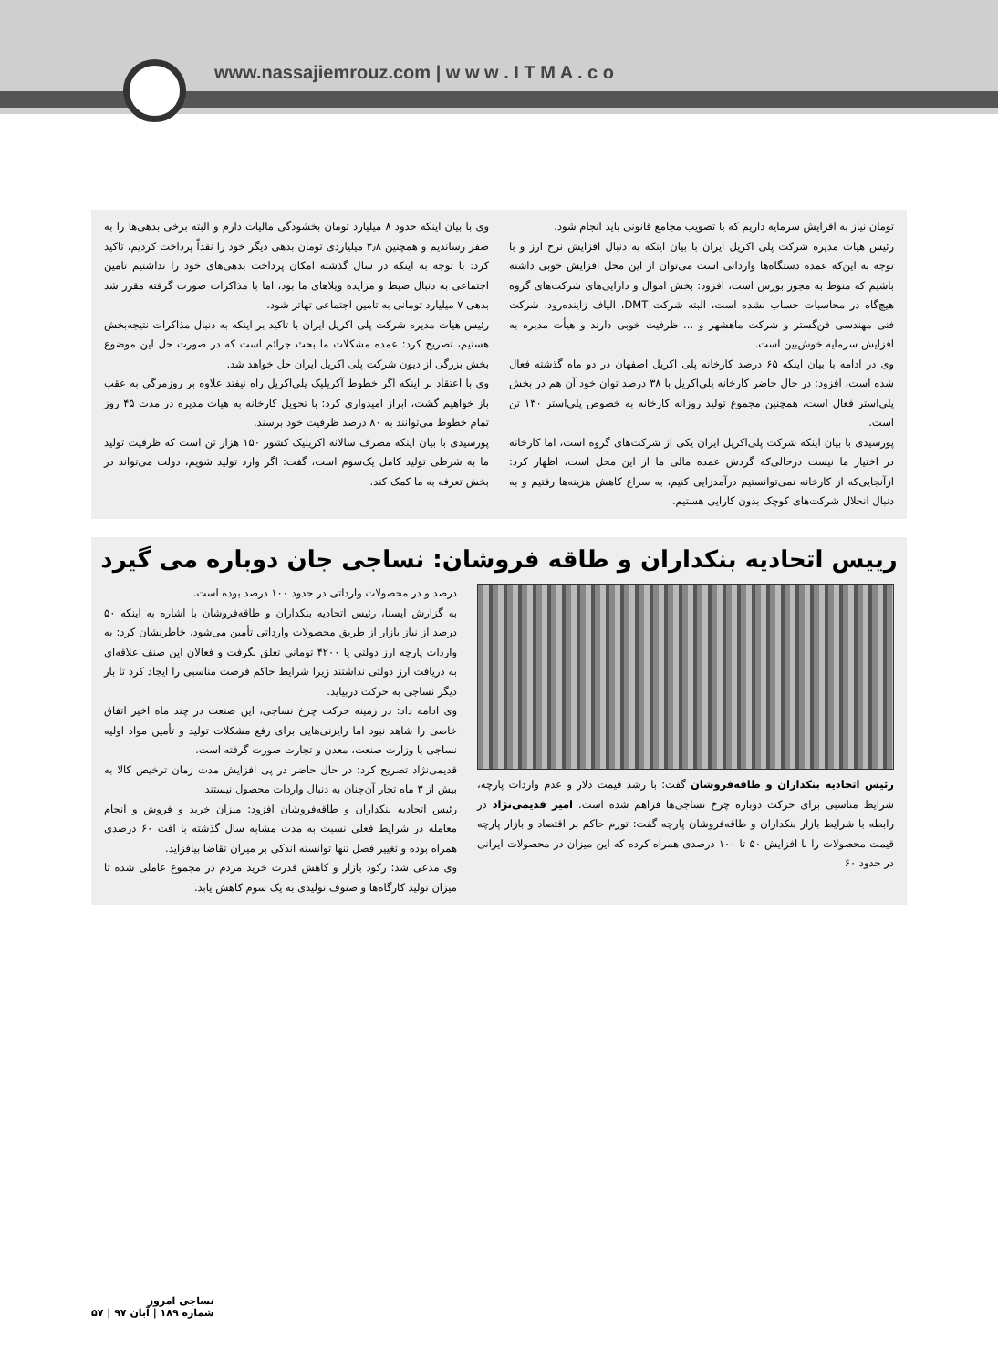www.nassajiemrouz.com | w w w . I T M A . c o
تومان نیاز به افزایش سرمایه داریم که با تصویب مجامع قانونی باید انجام شود.
رئیس هیات مدیره شرکت پلی اکریل ایران با بیان اینکه به دنبال افزایش نرخ ارز و با توجه به این‌که عمده دستگاه‌ها وارداتی است می‌توان از این محل افزایش خوبی داشته باشیم که منوط به مجوز بورس است، افزود: بخش اموال و دارایی‌های شرکت‌های گروه هیچ‌گاه در محاسبات حساب نشده است، البته شرکت DMT، الیاف زاینده‌رود، شرکت فنی مهندسی فن‌گستر و شرکت ماهشهر و ... ظرفیت خوبی دارند و هیأت مدیره به افزایش سرمایه خوش‌بین است.
وی در ادامه با بیان اینکه ۶۵ درصد کارخانه پلی اکریل اصفهان در دو ماه گذشته فعال شده است، افزود: در حال حاضر کارخانه پلی‌اکریل با ۳۸ درصد توان خود آن هم در بخش پلی‌استر فعال است، همچنین مجموع تولید روزانه کارخانه به خصوص پلی‌استر ۱۳۰ تن است.
پورسیدی با بیان اینکه شرکت پلی‌اکریل ایران یکی از شرکت‌های گروه است، اما کارخانه در اختیار ما نیست درحالی‌که گردش عمده مالی ما از این محل است، اظهار کرد: ازآنجایی‌که از کارخانه نمی‌توانستیم درآمدزایی کنیم، به سراغ کاهش هزینه‌ها رفتیم و به دنبال انحلال شرکت‌های کوچک بدون کارایی هستیم.
وی با بیان اینکه حدود ۸ میلیارد تومان بخشودگی مالیات دارم و البته برخی بدهی‌ها را به صفر رساندیم و همچنین ۳٫۸ میلیاردی تومان بدهی دیگر خود را نقداً پرداخت کردیم، تاکید کرد: با توجه به اینکه در سال گذشته امکان پرداخت بدهی‌های خود را نداشتیم تامین اجتماعی به دنبال ضبط و مزایده ویلاهای ما بود، اما با مذاکرات صورت گرفته مقرر شد بدهی ۷ میلیارد تومانی به تامین اجتماعی تهاتر شود.
رئیس هیات مدیره شرکت پلی اکریل ایران با تاکید بر اینکه به دنبال مذاکرات نتیجه‌بخش هستیم، تصریح کرد: عمده مشکلات ما بحث جرائم است که در صورت حل این موضوع بخش بزرگی از دیون شرکت پلی اکریل ایران حل خواهد شد.
وی با اعتقاد بر اینکه اگر خطوط آکریلیک پلی‌اکریل راه نیفتد علاوه بر روزمرگی به عقب باز خواهیم گشت، ابراز امیدواری کرد: با تحویل کارخانه به هیات مدیره در مدت ۴۵ روز تمام خطوط می‌توانند به ۸۰ درصد ظرفیت خود برسند.
پورسیدی با بیان اینکه مصرف سالانه اکریلیک کشور ۱۵۰ هزار تن است که ظرفیت تولید ما به شرطی تولید کامل یک‌سوم است، گفت: اگر وارد تولید شویم، دولت می‌تواند در بخش تعرفه به ما کمک کند.
رییس اتحادیه بنکداران و طاقه فروشان: نساجی جان دوباره می گیرد
رئیس اتحادیه بنکداران و طاقه‌فروشان گفت: با رشد قیمت دلار و عدم واردات پارچه، شرایط مناسبی برای حرکت دوباره چرخ نساجی‌ها فراهم شده است. امیر قدیمی‌نژاد در رابطه با شرایط بازار بنکداران و طاقه‌فروشان پارچه گفت: تورم حاکم بر اقتصاد و بازار پارچه قیمت محصولات را با افزایش ۵۰ تا ۱۰۰ درصدی همراه کرده که این میزان در محصولات ایرانی در حدود ۶۰
درصد و در محصولات وارداتی در حدود ۱۰۰ درصد بوده است.
به گزارش ایسنا، رئیس اتحادیه بنکداران و طاقه‌فروشان با اشاره به اینکه ۵۰ درصد از نیاز بازار از طریق محصولات وارداتی تأمین می‌شود، خاطرنشان کرد: به واردات پارچه ارز دولتی یا ۴۲۰۰ تومانی تعلق نگرفت و فعالان این صنف علاقه‌ای به دریافت ارز دولتی نداشتند زیرا شرایط حاکم فرصت مناسبی را ایجاد کرد تا بار دیگر نساجی به حرکت دربیاید.
وی ادامه داد: در زمینه حرکت چرخ نساجی، این صنعت در چند ماه اخیر اتفاق خاصی را شاهد نبود اما رایزنی‌هایی برای رفع مشکلات تولید و تأمین مواد اولیه نساجی با وزارت صنعت، معدن و تجارت صورت گرفته است.
قدیمی‌نژاد تصریح کرد: در حال حاضر در پی افزایش مدت زمان ترخیص کالا به بیش از ۳ ماه تجار آن‌چنان به دنبال واردات محصول نیستند.
رئیس اتحادیه بنکداران و طاقه‌فروشان افزود: میزان خرید و فروش و انجام معامله در شرایط فعلی نسبت به مدت مشابه سال گذشته با افت ۶۰ درصدی همراه بوده و تغییر فصل تنها توانسته اندکی بر میزان تقاضا بیافزاید.
وی مدعی شد: رکود بازار و کاهش قدرت خرید مردم در مجموع عاملی شده تا میزان تولید کارگاه‌ها و صنوف تولیدی به یک سوم کاهش یابد.
نساجی امروز
شماره ۱۸۹ | آبان ۹۷ | ۵۷